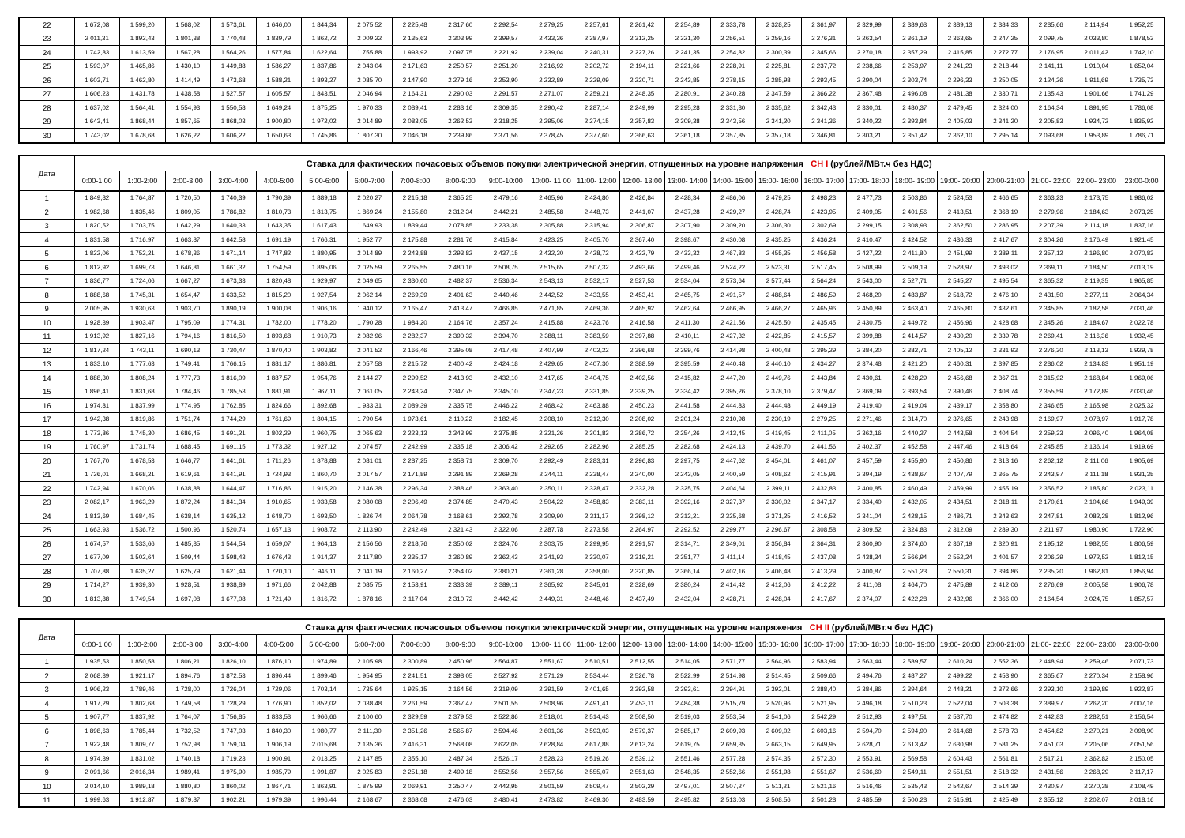| 22 | 1 672,08 | 1 599,20 | 1 568,02 | 1 573,61 | 1 646,00 | 1 844,34 | 2 075,52 | 2 225,48 | 2 317,60 | 2 292,54 | 2 279,25 | 2 257,61 | 2 261,42 | 2 254,89 | 2 333,78 | 2 328,25 | 2 361,97 | 2 329,99 | 2 389,63 | 2 389,13 | 2 384,33 | 2 285,66 | 2 114,94 | 1 952,25 |
| 23 | 2 011,31 | 1 892,43 | 1 801,38 | 1 770,48 | 1 839,79 | 1 862,72 | 2 009,22 | 2 135,63 | 2 303,99 | 2 399,57 | 2 433,36 | 2 387,97 | 2 312,25 | 2 321,30 | 2 256,51 | 2 259,16 | 2 276,31 | 2 263,54 | 2 361,19 | 2 363,65 | 2 247,25 | 2 099,75 | 2 033,80 | 1 878,53 |
| 24 | 1 742,83 | 1 613,59 | 1 567,28 | 1 564,26 | 1 577,84 | 1 622,64 | 1 755,88 | 1 993,92 | 2 097,75 | 2 221,92 | 2 239,04 | 2 240,31 | 2 227,26 | 2 241,35 | 2 254,82 | 2 300,39 | 2 345,66 | 2 270,18 | 2 357,29 | 2 415,85 | 2 272,77 | 2 176,95 | 2 011,42 | 1 742,10 |
| 25 | 1 593,07 | 1 465,86 | 1 430,10 | 1 449,88 | 1 586,27 | 1 837,86 | 2 043,04 | 2 171,63 | 2 250,57 | 2 251,20 | 2 216,92 | 2 202,72 | 2 194,11 | 2 221,66 | 2 228,91 | 2 225,81 | 2 237,72 | 2 238,66 | 2 253,97 | 2 241,23 | 2 218,44 | 2 141,11 | 1 910,04 | 1 652,04 |
| 26 | 1 603,71 | 1 462,80 | 1 414,49 | 1 473,68 | 1 588,21 | 1 893,27 | 2 085,70 | 2 147,90 | 2 279,16 | 2 253,90 | 2 232,89 | 2 229,09 | 2 220,71 | 2 243,85 | 2 278,15 | 2 285,98 | 2 293,45 | 2 290,04 | 2 303,74 | 2 296,33 | 2 250,05 | 2 124,26 | 1 911,69 | 1 735,73 |
| 27 | 1 606,23 | 1 431,78 | 1 438,58 | 1 527,57 | 1 605,57 | 1 843,51 | 2 046,94 | 2 164,31 | 2 290,03 | 2 291,57 | 2 271,07 | 2 259,21 | 2 248,35 | 2 280,91 | 2 340,28 | 2 347,59 | 2 366,22 | 2 367,48 | 2 496,08 | 2 481,38 | 2 330,71 | 2 135,43 | 1 901,66 | 1 741,29 |
| 28 | 1 637,02 | 1 564,41 | 1 554,93 | 1 550,58 | 1 649,24 | 1 875,25 | 1 970,33 | 2 089,41 | 2 283,16 | 2 309,35 | 2 290,42 | 2 287,14 | 2 249,99 | 2 295,28 | 2 331,30 | 2 335,62 | 2 342,43 | 2 330,01 | 2 480,37 | 2 479,45 | 2 324,00 | 2 164,34 | 1 891,95 | 1 786,08 |
| 29 | 1 643,41 | 1 868,44 | 1 857,65 | 1 868,03 | 1 900,80 | 1 972,02 | 2 014,89 | 2 083,05 | 2 262,53 | 2 318,25 | 2 295,06 | 2 274,15 | 2 257,83 | 2 309,38 | 2 343,56 | 2 341,20 | 2 341,36 | 2 340,22 | 2 393,84 | 2 405,03 | 2 341,20 | 2 205,83 | 1 934,72 | 1 835,92 |
| 30 | 1 743,02 | 1 678,68 | 1 626,22 | 1 606,22 | 1 650,63 | 1 745,86 | 1 807,30 | 2 046,18 | 2 239,86 | 2 371,56 | 2 378,45 | 2 377,60 | 2 366,63 | 2 361,18 | 2 357,85 | 2 357,18 | 2 346,81 | 2 303,21 | 2 351,42 | 2 362,10 | 2 295,14 | 2 093,68 | 1 953,89 | 1 786,71 |
| Дата | Ставка для фактических почасовых объемов покупки электрической энергии, отпущенных на уровне напряжения СН I (рублей/МВт.ч без НДС) | | | | | | | | | | | | | | | | | | | | | | | |
| --- | --- | --- | --- | --- | --- | --- | --- | --- | --- | --- | --- | --- | --- | --- | --- | --- | --- | --- | --- | --- | --- | --- | --- | --- |
| | 0:00-1:00 | 1:00-2:00 | 2:00-3:00 | 3:00-4:00 | 4:00-5:00 | 5:00-6:00 | 6:00-7:00 | 7:00-8:00 | 8:00-9:00 | 9:00-10:00 | 10:00- 11:00 | 11:00- 12:00 | 12:00- 13:00 | 13:00- 14:00 | 14:00- 15:00 | 15:00- 16:00 | 16:00- 17:00 | 17:00- 18:00 | 18:00- 19:00 | 19:00- 20:00 | 20:00-21:00 | 21:00- 22:00 | 22:00- 23:00 | 23:00-0:00 |
| 1 | 1 849,82 | 1 764,87 | 1 720,50 | 1 740,39 | 1 790,39 | 1 889,18 | 2 020,27 | 2 215,18 | 2 365,25 | 2 479,16 | 2 465,96 | 2 424,80 | 2 426,84 | 2 428,34 | 2 486,06 | 2 479,25 | 2 498,23 | 2 477,73 | 2 503,86 | 2 524,53 | 2 466,65 | 2 363,23 | 2 173,75 | 1 986,02 |
| 2 | 1 982,68 | 1 835,46 | 1 809,05 | 1 786,82 | 1 810,73 | 1 813,75 | 1 869,24 | 2 155,80 | 2 312,34 | 2 442,21 | 2 485,58 | 2 448,73 | 2 441,07 | 2 437,28 | 2 429,27 | 2 428,74 | 2 423,95 | 2 409,05 | 2 401,56 | 2 413,51 | 2 368,19 | 2 279,96 | 2 184,63 | 2 073,25 |
| 3 | 1 820,52 | 1 703,75 | 1 642,29 | 1 640,33 | 1 643,35 | 1 617,43 | 1 649,93 | 1 839,44 | 2 078,85 | 2 233,38 | 2 305,88 | 2 315,94 | 2 306,87 | 2 307,90 | 2 309,20 | 2 306,30 | 2 302,69 | 2 299,15 | 2 308,93 | 2 362,50 | 2 286,95 | 2 207,39 | 2 114,18 | 1 837,16 |
| 4 | 1 831,58 | 1 716,97 | 1 663,87 | 1 642,58 | 1 691,19 | 1 766,31 | 1 952,77 | 2 175,88 | 2 281,76 | 2 415,84 | 2 423,25 | 2 405,70 | 2 367,40 | 2 398,67 | 2 430,08 | 2 435,25 | 2 436,24 | 2 410,47 | 2 424,52 | 2 436,33 | 2 417,67 | 2 304,26 | 2 176,49 | 1 921,45 |
| 5 | 1 822,06 | 1 752,21 | 1 678,36 | 1 671,14 | 1 747,82 | 1 880,95 | 2 014,89 | 2 243,88 | 2 293,82 | 2 437,15 | 2 432,30 | 2 428,72 | 2 422,79 | 2 433,32 | 2 467,83 | 2 455,35 | 2 456,58 | 2 427,22 | 2 411,80 | 2 451,99 | 2 389,11 | 2 357,12 | 2 196,80 | 2 070,83 |
| 6 | 1 812,92 | 1 699,73 | 1 646,81 | 1 661,32 | 1 754,59 | 1 895,06 | 2 025,59 | 2 265,55 | 2 480,16 | 2 508,75 | 2 515,65 | 2 507,32 | 2 493,66 | 2 499,46 | 2 524,22 | 2 523,31 | 2 517,45 | 2 508,99 | 2 509,19 | 2 528,97 | 2 493,02 | 2 369,11 | 2 184,50 | 2 013,19 |
| 7 | 1 836,77 | 1 724,06 | 1 667,27 | 1 673,33 | 1 820,48 | 1 929,97 | 2 049,65 | 2 330,60 | 2 482,37 | 2 536,34 | 2 543,13 | 2 532,17 | 2 527,53 | 2 534,04 | 2 573,64 | 2 577,44 | 2 564,24 | 2 543,00 | 2 527,71 | 2 545,27 | 2 495,54 | 2 365,32 | 2 119,35 | 1 965,85 |
| 8 | 1 888,68 | 1 745,31 | 1 654,47 | 1 633,52 | 1 815,20 | 1 927,54 | 2 062,14 | 2 269,39 | 2 401,63 | 2 440,46 | 2 442,52 | 2 433,55 | 2 453,41 | 2 465,75 | 2 491,57 | 2 488,64 | 2 486,59 | 2 468,20 | 2 483,87 | 2 518,72 | 2 476,10 | 2 431,50 | 2 277,11 | 2 064,34 |
| 9 | 2 005,95 | 1 930,63 | 1 903,70 | 1 890,19 | 1 900,08 | 1 906,16 | 1 940,12 | 2 165,47 | 2 413,47 | 2 466,85 | 2 471,85 | 2 469,36 | 2 465,92 | 2 462,64 | 2 466,95 | 2 466,27 | 2 465,96 | 2 450,89 | 2 463,40 | 2 465,80 | 2 432,61 | 2 345,85 | 2 182,58 | 2 031,46 |
| 10 | 1 928,39 | 1 903,47 | 1 795,09 | 1 774,31 | 1 782,00 | 1 778,20 | 1 790,28 | 1 984,20 | 2 164,76 | 2 357,24 | 2 415,88 | 2 423,76 | 2 416,58 | 2 411,30 | 2 421,56 | 2 425,50 | 2 435,45 | 2 430,75 | 2 449,72 | 2 456,96 | 2 428,68 | 2 345,26 | 2 184,67 | 2 022,78 |
| 11 | 1 913,92 | 1 827,16 | 1 794,16 | 1 816,50 | 1 893,68 | 1 910,73 | 2 082,96 | 2 282,37 | 2 390,32 | 2 394,70 | 2 388,11 | 2 383,59 | 2 397,88 | 2 410,11 | 2 427,32 | 2 422,85 | 2 415,57 | 2 399,88 | 2 414,57 | 2 430,20 | 2 339,78 | 2 269,41 | 2 116,36 | 1 932,45 |
| 12 | 1 817,24 | 1 743,11 | 1 690,13 | 1 730,47 | 1 870,40 | 1 903,82 | 2 041,52 | 2 166,46 | 2 395,08 | 2 417,48 | 2 407,99 | 2 402,22 | 2 396,68 | 2 399,76 | 2 414,98 | 2 400,48 | 2 395,29 | 2 384,20 | 2 382,71 | 2 405,12 | 2 331,93 | 2 276,30 | 2 113,13 | 1 929,78 |
| 13 | 1 833,10 | 1 777,63 | 1 749,41 | 1 766,15 | 1 881,17 | 1 886,81 | 2 057,58 | 2 215,72 | 2 400,42 | 2 424,18 | 2 429,65 | 2 407,30 | 2 388,59 | 2 395,59 | 2 440,48 | 2 440,10 | 2 434,27 | 2 374,48 | 2 421,20 | 2 460,31 | 2 397,85 | 2 286,02 | 2 134,83 | 1 951,19 |
| 14 | 1 888,30 | 1 808,24 | 1 777,73 | 1 816,09 | 1 887,57 | 1 954,76 | 2 144,27 | 2 299,52 | 2 413,93 | 2 432,10 | 2 417,65 | 2 404,75 | 2 402,56 | 2 415,82 | 2 447,20 | 2 449,76 | 2 443,84 | 2 430,61 | 2 428,29 | 2 456,68 | 2 367,31 | 2 315,92 | 2 168,84 | 1 969,06 |
| 15 | 1 896,41 | 1 831,68 | 1 784,46 | 1 785,53 | 1 881,91 | 1 967,11 | 2 061,05 | 2 243,24 | 2 347,75 | 2 345,10 | 2 347,23 | 2 331,85 | 2 339,25 | 2 334,42 | 2 395,26 | 2 378,10 | 2 379,47 | 2 369,09 | 2 393,54 | 2 390,46 | 2 408,74 | 2 355,59 | 2 172,89 | 2 030,46 |
| 16 | 1 974,81 | 1 837,99 | 1 774,95 | 1 762,85 | 1 824,66 | 1 892,68 | 1 933,31 | 2 089,39 | 2 335,75 | 2 446,22 | 2 468,42 | 2 463,88 | 2 450,23 | 2 441,58 | 2 444,83 | 2 444,48 | 2 449,19 | 2 419,40 | 2 419,04 | 2 439,17 | 2 358,80 | 2 346,65 | 2 165,98 | 2 025,32 |
| 17 | 1 942,38 | 1 819,86 | 1 751,74 | 1 744,29 | 1 761,69 | 1 804,15 | 1 790,54 | 1 973,61 | 2 110,22 | 2 182,45 | 2 208,10 | 2 212,30 | 2 208,02 | 2 201,24 | 2 210,98 | 2 230,19 | 2 279,25 | 2 271,46 | 2 314,70 | 2 376,65 | 2 243,98 | 2 169,97 | 2 078,97 | 1 917,78 |
| 18 | 1 773,86 | 1 745,30 | 1 686,45 | 1 691,21 | 1 802,29 | 1 960,75 | 2 065,63 | 2 223,13 | 2 343,99 | 2 375,85 | 2 321,26 | 2 301,83 | 2 286,72 | 2 254,26 | 2 413,45 | 2 419,45 | 2 411,05 | 2 362,16 | 2 440,27 | 2 443,58 | 2 404,54 | 2 259,33 | 2 096,40 | 1 964,08 |
| 19 | 1 760,97 | 1 731,74 | 1 688,45 | 1 691,15 | 1 773,32 | 1 927,12 | 2 074,57 | 2 242,99 | 2 335,18 | 2 306,42 | 2 292,65 | 2 282,96 | 2 285,25 | 2 282,68 | 2 424,13 | 2 439,70 | 2 441,56 | 2 402,37 | 2 452,58 | 2 447,46 | 2 418,64 | 2 245,85 | 2 136,14 | 1 919,69 |
| 20 | 1 767,70 | 1 678,53 | 1 646,77 | 1 641,61 | 1 711,26 | 1 878,88 | 2 081,01 | 2 287,25 | 2 358,71 | 2 309,70 | 2 292,49 | 2 283,31 | 2 296,83 | 2 297,75 | 2 447,62 | 2 454,01 | 2 461,07 | 2 457,59 | 2 455,90 | 2 450,86 | 2 313,16 | 2 262,12 | 2 111,06 | 1 905,69 |
| 21 | 1 736,01 | 1 668,21 | 1 619,61 | 1 641,91 | 1 724,93 | 1 860,70 | 2 017,57 | 2 171,89 | 2 291,89 | 2 269,28 | 2 244,11 | 2 238,47 | 2 240,00 | 2 243,05 | 2 400,59 | 2 408,62 | 2 415,91 | 2 394,19 | 2 438,67 | 2 407,79 | 2 365,75 | 2 243,97 | 2 111,18 | 1 931,35 |
| 22 | 1 742,94 | 1 670,06 | 1 638,88 | 1 644,47 | 1 716,86 | 1 915,20 | 2 146,38 | 2 296,34 | 2 388,46 | 2 363,40 | 2 350,11 | 2 328,47 | 2 332,28 | 2 325,75 | 2 404,64 | 2 399,11 | 2 432,83 | 2 400,85 | 2 460,49 | 2 459,99 | 2 455,19 | 2 356,52 | 2 185,80 | 2 023,11 |
| 23 | 2 082,17 | 1 963,29 | 1 872,24 | 1 841,34 | 1 910,65 | 1 933,58 | 2 080,08 | 2 206,49 | 2 374,85 | 2 470,43 | 2 504,22 | 2 458,83 | 2 383,11 | 2 392,16 | 2 327,37 | 2 330,02 | 2 347,17 | 2 334,40 | 2 432,05 | 2 434,51 | 2 318,11 | 2 170,61 | 2 104,66 | 1 949,39 |
| 24 | 1 813,69 | 1 684,45 | 1 638,14 | 1 635,12 | 1 648,70 | 1 693,50 | 1 826,74 | 2 064,78 | 2 168,61 | 2 292,78 | 2 309,90 | 2 311,17 | 2 298,12 | 2 312,21 | 2 325,68 | 2 371,25 | 2 416,52 | 2 341,04 | 2 428,15 | 2 486,71 | 2 343,63 | 2 247,81 | 2 082,28 | 1 812,96 |
| 25 | 1 663,93 | 1 536,72 | 1 500,96 | 1 520,74 | 1 657,13 | 1 908,72 | 2 113,90 | 2 242,49 | 2 321,43 | 2 322,06 | 2 287,78 | 2 273,58 | 2 264,97 | 2 292,52 | 2 299,77 | 2 296,67 | 2 308,58 | 2 309,52 | 2 324,83 | 2 312,09 | 2 289,30 | 2 211,97 | 1 980,90 | 1 722,90 |
| 26 | 1 674,57 | 1 533,66 | 1 485,35 | 1 544,54 | 1 659,07 | 1 964,13 | 2 156,56 | 2 218,76 | 2 350,02 | 2 324,76 | 2 303,75 | 2 299,95 | 2 291,57 | 2 314,71 | 2 349,01 | 2 356,84 | 2 364,31 | 2 360,90 | 2 374,60 | 2 367,19 | 2 320,91 | 2 195,12 | 1 982,55 | 1 806,59 |
| 27 | 1 677,09 | 1 502,64 | 1 509,44 | 1 598,43 | 1 676,43 | 1 914,37 | 2 117,80 | 2 235,17 | 2 360,89 | 2 362,43 | 2 341,93 | 2 330,07 | 2 319,21 | 2 351,77 | 2 411,14 | 2 418,45 | 2 437,08 | 2 438,34 | 2 566,94 | 2 552,24 | 2 401,57 | 2 206,29 | 1 972,52 | 1 812,15 |
| 28 | 1 707,88 | 1 635,27 | 1 625,79 | 1 621,44 | 1 720,10 | 1 946,11 | 2 041,19 | 2 160,27 | 2 354,02 | 2 380,21 | 2 361,28 | 2 358,00 | 2 320,85 | 2 366,14 | 2 402,16 | 2 406,48 | 2 413,29 | 2 400,87 | 2 551,23 | 2 550,31 | 2 394,86 | 2 235,20 | 1 962,81 | 1 856,94 |
| 29 | 1 714,27 | 1 939,30 | 1 928,51 | 1 938,89 | 1 971,66 | 2 042,88 | 2 085,75 | 2 153,91 | 2 333,39 | 2 389,11 | 2 365,92 | 2 345,01 | 2 328,69 | 2 380,24 | 2 414,42 | 2 412,06 | 2 412,22 | 2 411,08 | 2 464,70 | 2 475,89 | 2 412,06 | 2 276,69 | 2 005,58 | 1 906,78 |
| 30 | 1 813,88 | 1 749,54 | 1 697,08 | 1 677,08 | 1 721,49 | 1 816,72 | 1 878,16 | 2 117,04 | 2 310,72 | 2 442,42 | 2 449,31 | 2 448,46 | 2 437,49 | 2 432,04 | 2 428,71 | 2 428,04 | 2 417,67 | 2 374,07 | 2 422,28 | 2 432,96 | 2 366,00 | 2 164,54 | 2 024,75 | 1 857,57 |
| Дата | Ставка для фактических почасовых объемов покупки электрической энергии, отпущенных на уровне напряжения СН II (рублей/МВт.ч без НДС) | | | | | | | | | | | | | | | | | | | | | | | |
| --- | --- | --- | --- | --- | --- | --- | --- | --- | --- | --- | --- | --- | --- | --- | --- | --- | --- | --- | --- | --- | --- | --- | --- | --- |
| | 0:00-1:00 | 1:00-2:00 | 2:00-3:00 | 3:00-4:00 | 4:00-5:00 | 5:00-6:00 | 6:00-7:00 | 7:00-8:00 | 8:00-9:00 | 9:00-10:00 | 10:00- 11:00 | 11:00- 12:00 | 12:00- 13:00 | 13:00- 14:00 | 14:00- 15:00 | 15:00- 16:00 | 16:00- 17:00 | 17:00- 18:00 | 18:00- 19:00 | 19:00- 20:00 | 20:00-21:00 | 21:00- 22:00 | 22:00- 23:00 | 23:00-0:00 |
| 1 | 1 935,53 | 1 850,58 | 1 806,21 | 1 826,10 | 1 876,10 | 1 974,89 | 2 105,98 | 2 300,89 | 2 450,96 | 2 564,87 | 2 551,67 | 2 510,51 | 2 512,55 | 2 514,05 | 2 571,77 | 2 564,96 | 2 583,94 | 2 563,44 | 2 589,57 | 2 610,24 | 2 552,36 | 2 448,94 | 2 259,46 | 2 071,73 |
| 2 | 2 068,39 | 1 921,17 | 1 894,76 | 1 872,53 | 1 896,44 | 1 899,46 | 1 954,95 | 2 241,51 | 2 398,05 | 2 527,92 | 2 571,29 | 2 534,44 | 2 526,78 | 2 522,99 | 2 514,98 | 2 514,45 | 2 509,66 | 2 494,76 | 2 487,27 | 2 499,22 | 2 453,90 | 2 365,67 | 2 270,34 | 2 158,96 |
| 3 | 1 906,23 | 1 789,46 | 1 728,00 | 1 726,04 | 1 729,06 | 1 703,14 | 1 735,64 | 1 925,15 | 2 164,56 | 2 319,09 | 2 391,59 | 2 401,65 | 2 392,58 | 2 393,61 | 2 394,91 | 2 392,01 | 2 388,40 | 2 384,86 | 2 394,64 | 2 448,21 | 2 372,66 | 2 293,10 | 2 199,89 | 1 922,87 |
| 4 | 1 917,29 | 1 802,68 | 1 749,58 | 1 728,29 | 1 776,90 | 1 852,02 | 2 038,48 | 2 261,59 | 2 367,47 | 2 501,55 | 2 508,96 | 2 491,41 | 2 453,11 | 2 484,38 | 2 515,79 | 2 520,96 | 2 521,95 | 2 496,18 | 2 510,23 | 2 522,04 | 2 503,38 | 2 389,97 | 2 262,20 | 2 007,16 |
| 5 | 1 907,77 | 1 837,92 | 1 764,07 | 1 756,85 | 1 833,53 | 1 966,66 | 2 100,60 | 2 329,59 | 2 379,53 | 2 522,86 | 2 518,01 | 2 514,43 | 2 508,50 | 2 519,03 | 2 553,54 | 2 541,06 | 2 542,29 | 2 512,93 | 2 497,51 | 2 537,70 | 2 474,82 | 2 442,83 | 2 282,51 | 2 156,54 |
| 6 | 1 898,63 | 1 785,44 | 1 732,52 | 1 747,03 | 1 840,30 | 1 980,77 | 2 111,30 | 2 351,26 | 2 565,87 | 2 594,46 | 2 601,36 | 2 593,03 | 2 579,37 | 2 585,17 | 2 609,93 | 2 609,02 | 2 603,16 | 2 594,70 | 2 594,90 | 2 614,68 | 2 578,73 | 2 454,82 | 2 270,21 | 2 098,90 |
| 7 | 1 922,48 | 1 809,77 | 1 752,98 | 1 759,04 | 1 906,19 | 2 015,68 | 2 135,36 | 2 416,31 | 2 568,08 | 2 622,05 | 2 628,84 | 2 617,88 | 2 613,24 | 2 619,75 | 2 659,35 | 2 663,15 | 2 649,95 | 2 628,71 | 2 613,42 | 2 630,98 | 2 581,25 | 2 451,03 | 2 205,06 | 2 051,56 |
| 8 | 1 974,39 | 1 831,02 | 1 740,18 | 1 719,23 | 1 900,91 | 2 013,25 | 2 147,85 | 2 355,10 | 2 487,34 | 2 526,17 | 2 528,23 | 2 519,26 | 2 539,12 | 2 551,46 | 2 577,28 | 2 574,35 | 2 572,30 | 2 553,91 | 2 569,58 | 2 604,43 | 2 561,81 | 2 517,21 | 2 362,82 | 2 150,05 |
| 9 | 2 091,66 | 2 016,34 | 1 989,41 | 1 975,90 | 1 985,79 | 1 991,87 | 2 025,83 | 2 251,18 | 2 499,18 | 2 552,56 | 2 557,56 | 2 555,07 | 2 551,63 | 2 548,35 | 2 552,66 | 2 551,98 | 2 551,67 | 2 536,60 | 2 549,11 | 2 551,51 | 2 518,32 | 2 431,56 | 2 268,29 | 2 117,17 |
| 10 | 2 014,10 | 1 989,18 | 1 880,80 | 1 860,02 | 1 867,71 | 1 863,91 | 1 875,99 | 2 069,91 | 2 250,47 | 2 442,95 | 2 501,59 | 2 509,47 | 2 502,29 | 2 497,01 | 2 507,27 | 2 511,21 | 2 521,16 | 2 516,46 | 2 535,43 | 2 542,67 | 2 514,39 | 2 430,97 | 2 270,38 | 2 108,49 |
| 11 | 1 999,63 | 1 912,87 | 1 879,87 | 1 902,21 | 1 979,39 | 1 996,44 | 2 168,67 | 2 368,08 | 2 476,03 | 2 480,41 | 2 473,82 | 2 469,30 | 2 483,59 | 2 495,82 | 2 513,03 | 2 508,56 | 2 501,28 | 2 485,59 | 2 500,28 | 2 515,91 | 2 425,49 | 2 355,12 | 2 202,07 | 2 018,16 |